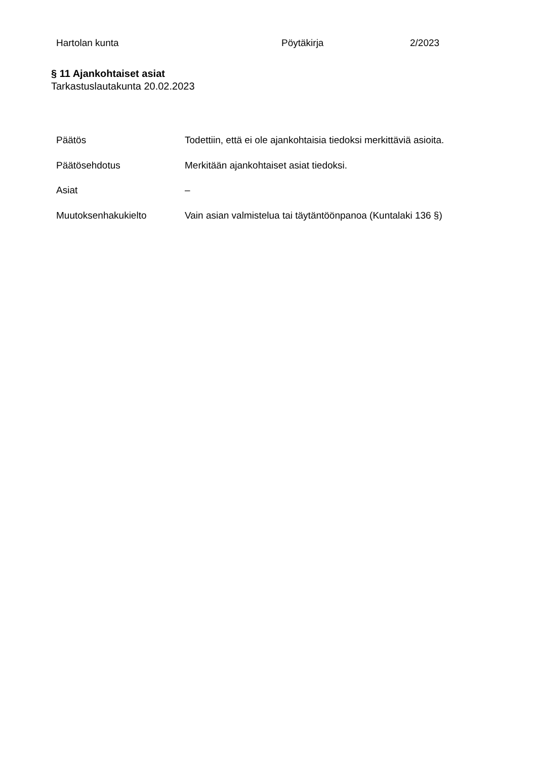Hartolan kunta Pöytäkirja 2/2023
§ 11 Ajankohtaiset asiat
Tarkastuslautakunta 20.02.2023
Päätös Todettiin, että ei ole ajankohtaisia tiedoksi merkittäviä asioita.
Päätösehdotus Merkitään ajankohtaiset asiat tiedoksi.
Asiat –
Muutoksenhakukielto Vain asian valmistelua tai täytäntöönpanoa (Kuntalaki 136 §)